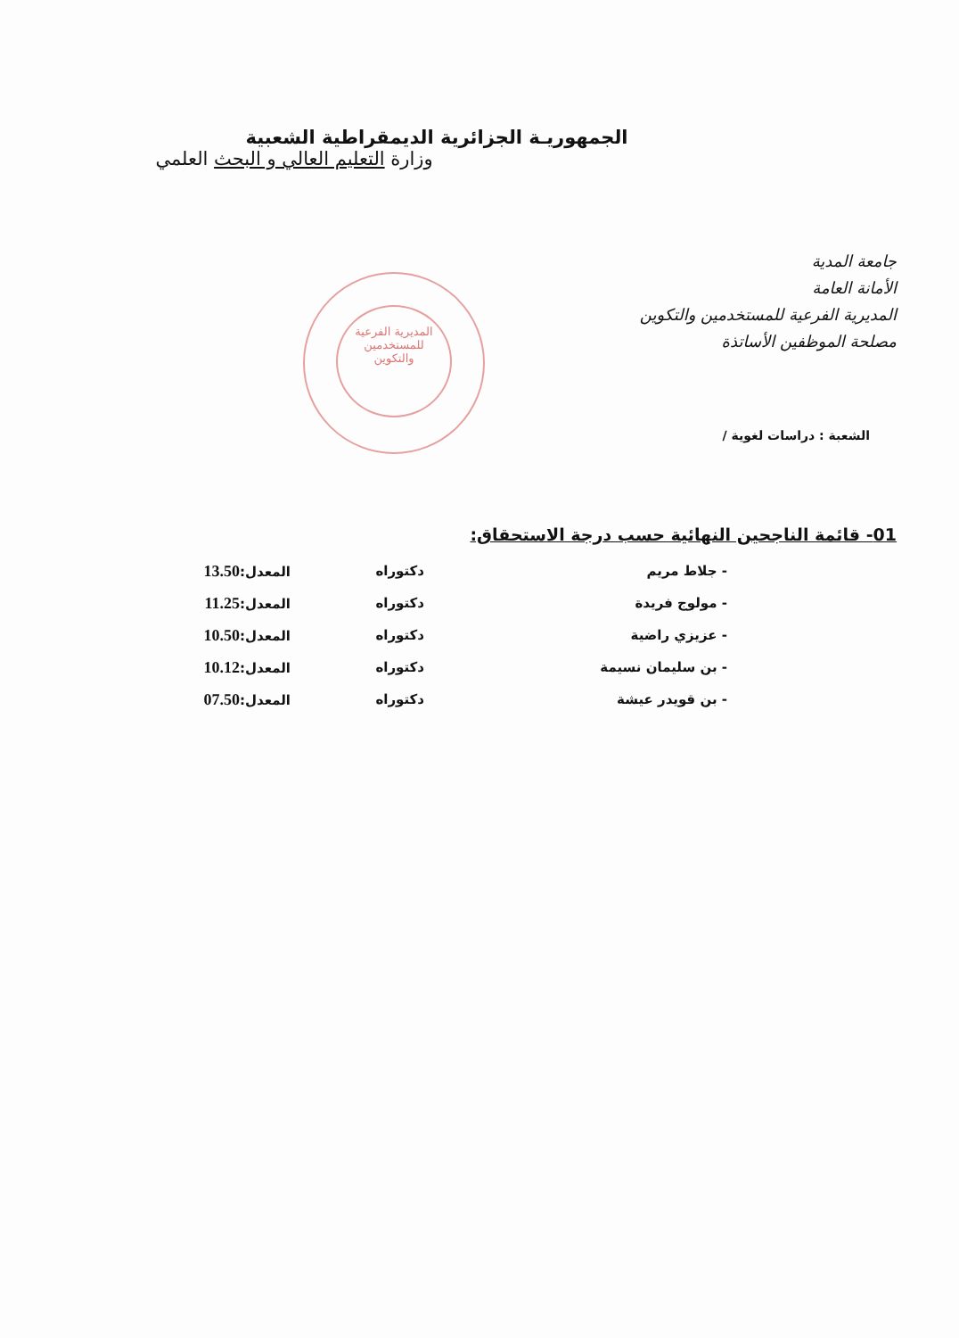الجمهوريـة الجزائرية الديمقراطية الشعبية
وزارة التعليم العالي و البحث العلمي
جامعة المدية
الأمانة العامة
المديرية الفرعية للمستخدمين والتكوين
مصلحة الموظفين الأساتذة
المديرية الفرعية
للمستخدمين
والتكوين
الشعبة : دراسات لغوية /
01- قائمة الناجحين النهائية حسب درجة الاستحقاق:
| - جلاط مريم | دكتوراه | المعدل: 13.50 |
| - مولوج فريدة | دكتوراه | المعدل: 11.25 |
| - عزيزي راضية | دكتوراه | المعدل: 10.50 |
| - بن سليمان نسيمة | دكتوراه | المعدل: 10.12 |
| - بن قويدر عيشة | دكتوراه | المعدل: 07.50 |